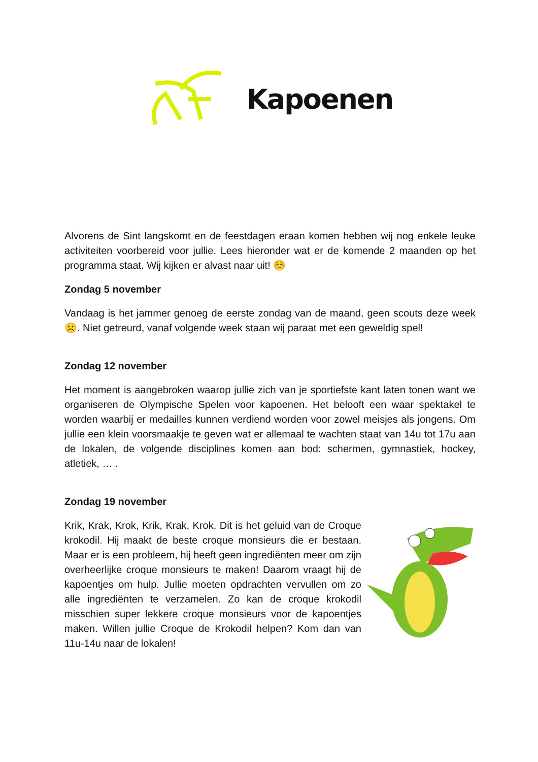Kapoenen
Alvorens de Sint langskomt en de feestdagen eraan komen hebben wij nog enkele leuke activiteiten voorbereid voor jullie. Lees hieronder wat er de komende 2 maanden op het programma staat. Wij kijken er alvast naar uit! ☺️
Zondag 5 november
Vandaag is het jammer genoeg de eerste zondag van de maand, geen scouts deze week ☹️. Niet getreurd, vanaf volgende week staan wij paraat met een geweldig spel!
Zondag 12 november
Het moment is aangebroken waarop jullie zich van je sportiefste kant laten tonen want we organiseren de Olympische Spelen voor kapoenen. Het belooft een waar spektakel te worden waarbij er medailles kunnen verdiend worden voor zowel meisjes als jongens. Om jullie een klein voorsmaakje te geven wat er allemaal te wachten staat van 14u tot 17u aan de lokalen, de volgende disciplines komen aan bod: schermen, gymnastiek, hockey, atletiek, … .
Zondag 19 november
Krik, Krak, Krok, Krik, Krak, Krok. Dit is het geluid van de Croque krokodil. Hij maakt de beste croque monsieurs die er bestaan. Maar er is een probleem, hij heeft geen ingrediënten meer om zijn overheerlijke croque monsieurs te maken! Daarom vraagt hij de kapoentjes om hulp. Jullie moeten opdrachten vervullen om zo alle ingrediënten te verzamelen. Zo kan de croque krokodil misschien super lekkere croque monsieurs voor de kapoentjes maken. Willen jullie Croque de Krokodil helpen? Kom dan van 11u-14u naar de lokalen!